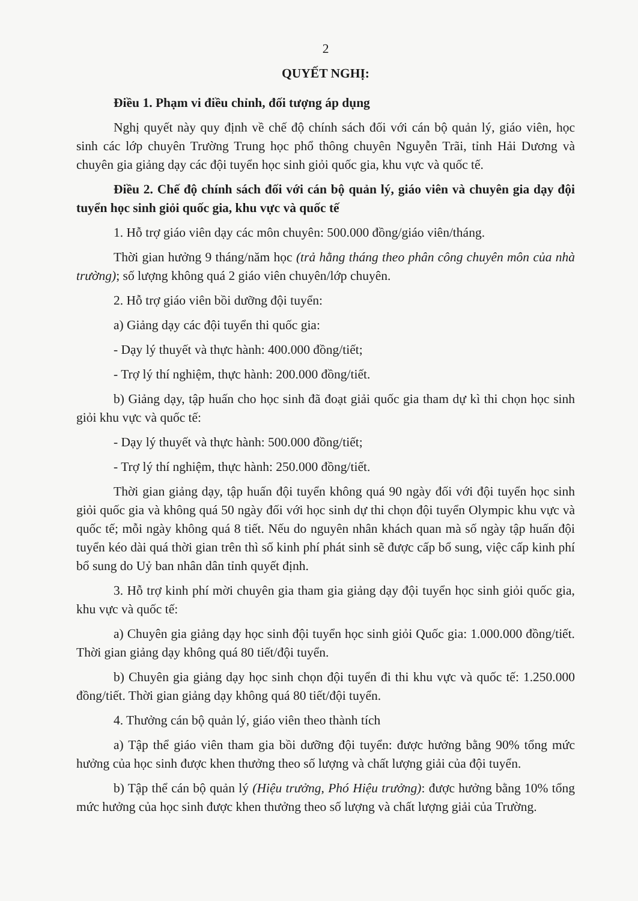2
QUYẾT NGHỊ:
Điều 1. Phạm vi điều chỉnh, đối tượng áp dụng
Nghị quyết này quy định về chế độ chính sách đối với cán bộ quản lý, giáo viên, học sinh các lớp chuyên Trường Trung học phổ thông chuyên Nguyễn Trãi, tỉnh Hải Dương và chuyên gia giảng dạy các đội tuyển học sinh giỏi quốc gia, khu vực và quốc tế.
Điều 2. Chế độ chính sách đối với cán bộ quản lý, giáo viên và chuyên gia dạy đội tuyển học sinh giỏi quốc gia, khu vực và quốc tế
1. Hỗ trợ giáo viên dạy các môn chuyên: 500.000 đồng/giáo viên/tháng.
Thời gian hưởng 9 tháng/năm học (trả hằng tháng theo phân công chuyên môn của nhà trường); số lượng không quá 2 giáo viên chuyên/lớp chuyên.
2. Hỗ trợ giáo viên bồi dưỡng đội tuyển:
a) Giảng dạy các đội tuyển thi quốc gia:
- Dạy lý thuyết và thực hành: 400.000 đồng/tiết;
- Trợ lý thí nghiệm, thực hành: 200.000 đồng/tiết.
b) Giảng dạy, tập huấn cho học sinh đã đoạt giải quốc gia tham dự kì thi chọn học sinh giỏi khu vực và quốc tế:
- Dạy lý thuyết và thực hành: 500.000 đồng/tiết;
- Trợ lý thí nghiệm, thực hành: 250.000 đồng/tiết.
Thời gian giảng dạy, tập huấn đội tuyển không quá 90 ngày đối với đội tuyển học sinh giỏi quốc gia và không quá 50 ngày đối với học sinh dự thi chọn đội tuyển Olympic khu vực và quốc tế; mỗi ngày không quá 8 tiết. Nếu do nguyên nhân khách quan mà số ngày tập huấn đội tuyển kéo dài quá thời gian trên thì số kinh phí phát sinh sẽ được cấp bổ sung, việc cấp kinh phí bổ sung do Uỷ ban nhân dân tỉnh quyết định.
3. Hỗ trợ kinh phí mời chuyên gia tham gia giảng dạy đội tuyển học sinh giỏi quốc gia, khu vực và quốc tế:
a) Chuyên gia giảng dạy học sinh đội tuyển học sinh giỏi Quốc gia: 1.000.000 đồng/tiết. Thời gian giảng dạy không quá 80 tiết/đội tuyển.
b) Chuyên gia giảng dạy học sinh chọn đội tuyển đi thi khu vực và quốc tế: 1.250.000 đồng/tiết. Thời gian giảng dạy không quá 80 tiết/đội tuyển.
4. Thưởng cán bộ quản lý, giáo viên theo thành tích
a) Tập thể giáo viên tham gia bồi dưỡng đội tuyển: được hưởng bằng 90% tổng mức hưởng của học sinh được khen thưởng theo số lượng và chất lượng giải của đội tuyển.
b) Tập thể cán bộ quản lý (Hiệu trưởng, Phó Hiệu trưởng): được hưởng bằng 10% tổng mức hưởng của học sinh được khen thưởng theo số lượng và chất lượng giải của Trường.